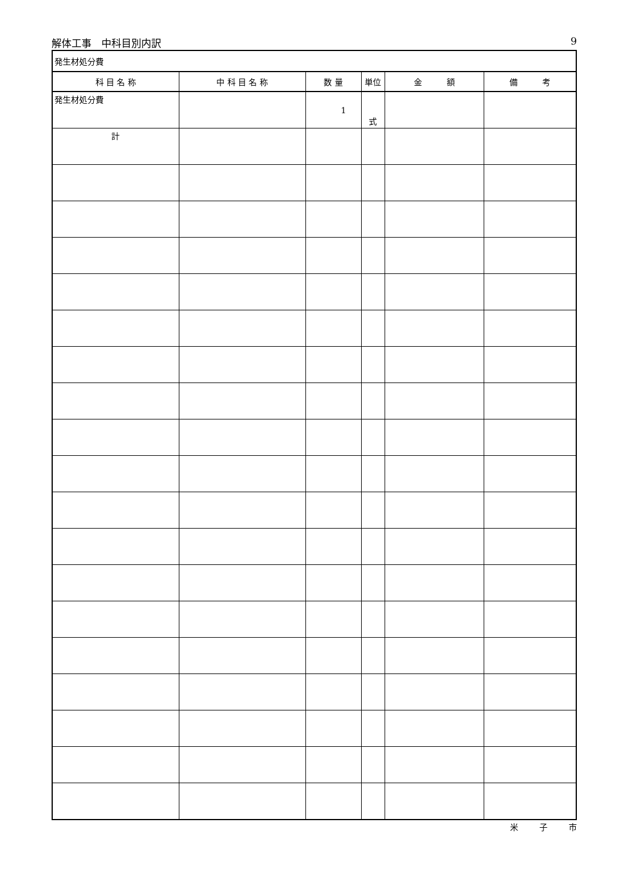解体工事　中科目別内訳 9
| 発生材処分費 | | | | | |
| 科 目 名 称 | 中 科 目 名 称 | 数 量 | 単位 | 金 額 | 備 考 |
| 発生材処分費 | | 1 | 式 | | |
| 計 | | | | | |
米 子 市